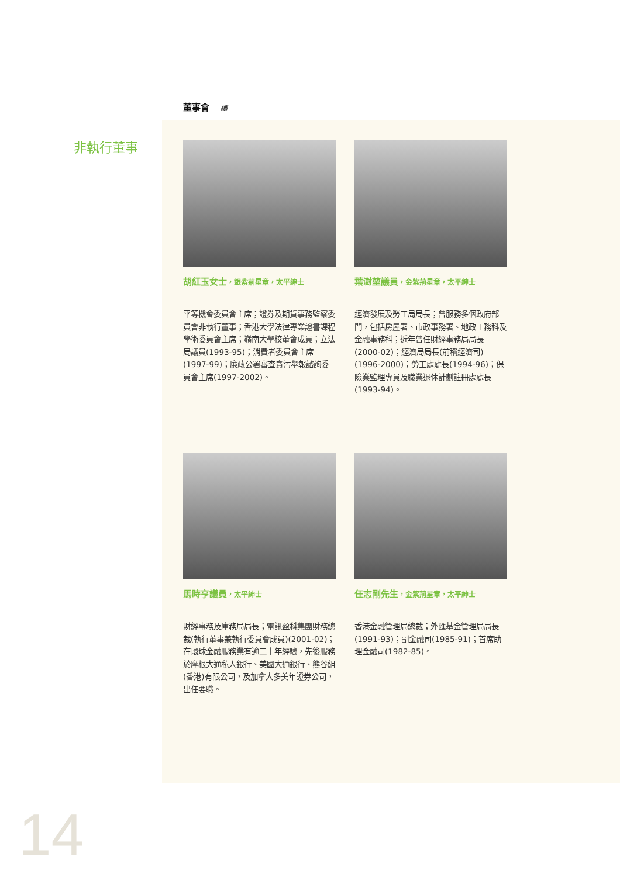董事會 續
非執行董事
胡紅玉女士，銀紫荊星章，太平紳士
平等機會委員會主席；證券及期貨事務監察委員會非執行董事；香港大學法律專業證書課程學術委員會主席；嶺南大學校董會成員；立法局議員(1993-95)；消費者委員會主席(1997-99)；廉政公署審查貪污舉報諮詢委員會主席(1997-2002)。
葉澍堃議員，金紫荊星章，太平紳士
經濟發展及勞工局局長；曾服務多個政府部門，包括房屋署、市政事務署、地政工務科及金融事務科；近年曾任財經事務局局長(2000-02)；經濟局局長(前稱經濟司)(1996-2000)；勞工處處長(1994-96)；保險業監理專員及職業退休計劃註冊處處長(1993-94)。
馬時亨議員，太平紳士
財經事務及庫務局局長；電訊盈科集團財務總裁(執行董事兼執行委員會成員)(2001-02)；在環球金融服務業有逾二十年經驗，先後服務於摩根大通私人銀行、美國大通銀行、熊谷組(香港)有限公司，及加拿大多美年證券公司，出任要職。
任志剛先生，金紫荊星章，太平紳士
香港金融管理局總裁；外匯基金管理局局長(1991-93)；副金融司(1985-91)；首席助理金融司(1982-85)。
14